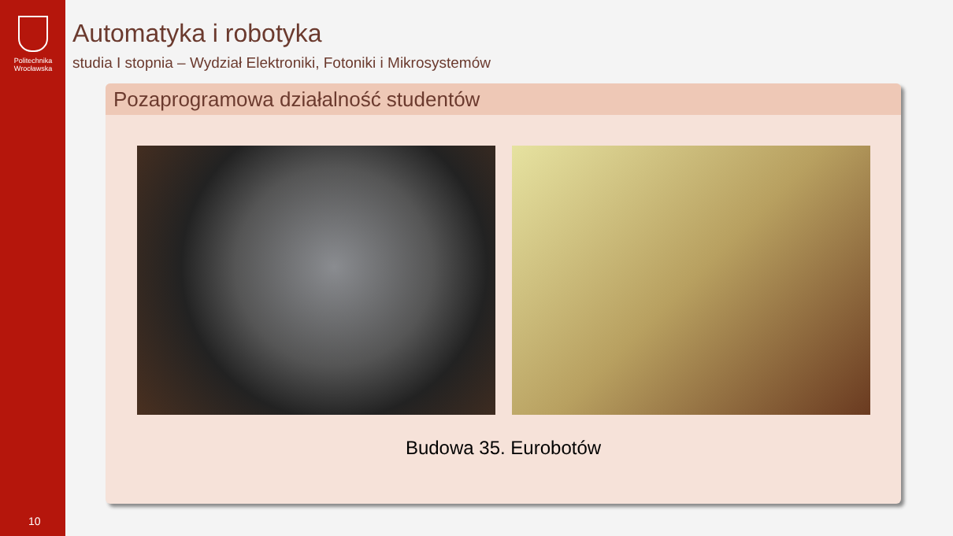Politechnika Wrocławska
10
Automatyka i robotyka
studia I stopnia – Wydział Elektroniki, Fotoniki i Mikrosystemów
Pozaprogramowa działalność studentów
Budowa 35. Eurobotów